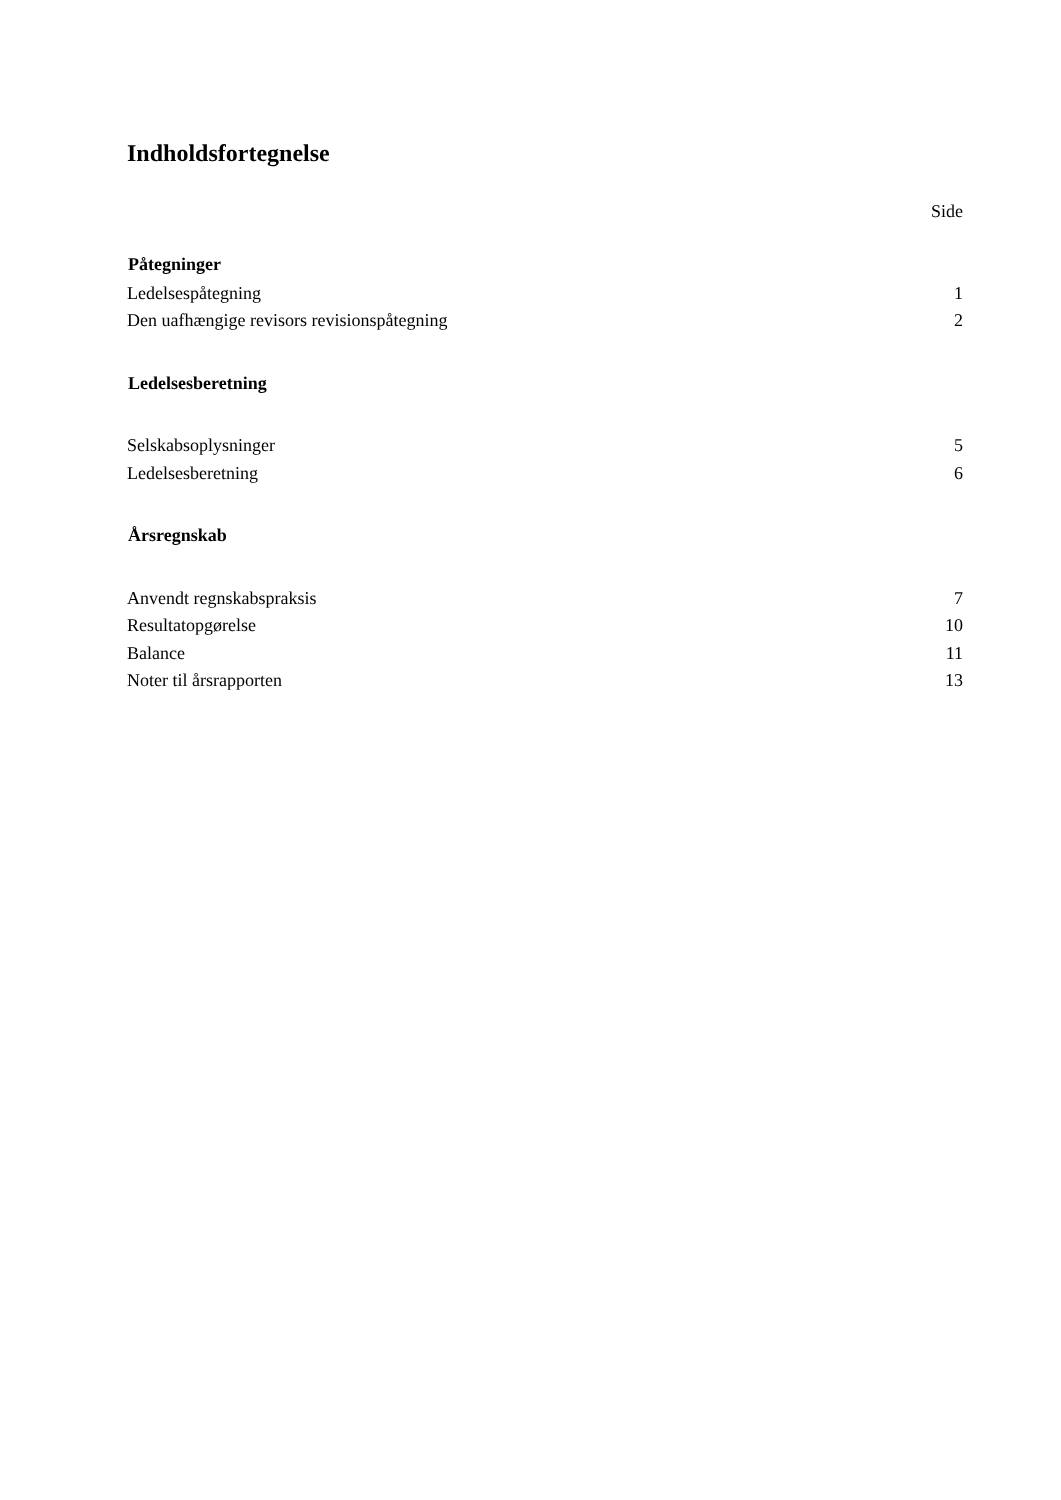Indholdsfortegnelse
Side
| Påtegninger | |
| --- | --- |
| Ledelsespåtegning | 1 |
| Den uafhængige revisors revisionspåtegning | 2 |
| Ledelsesberetning | |
| Selskabsoplysninger | 5 |
| Ledelsesberetning | 6 |
| Årsregnskab | |
| Anvendt regnskabspraksis | 7 |
| Resultatopgørelse | 10 |
| Balance | 11 |
| Noter til årsrapporten | 13 |